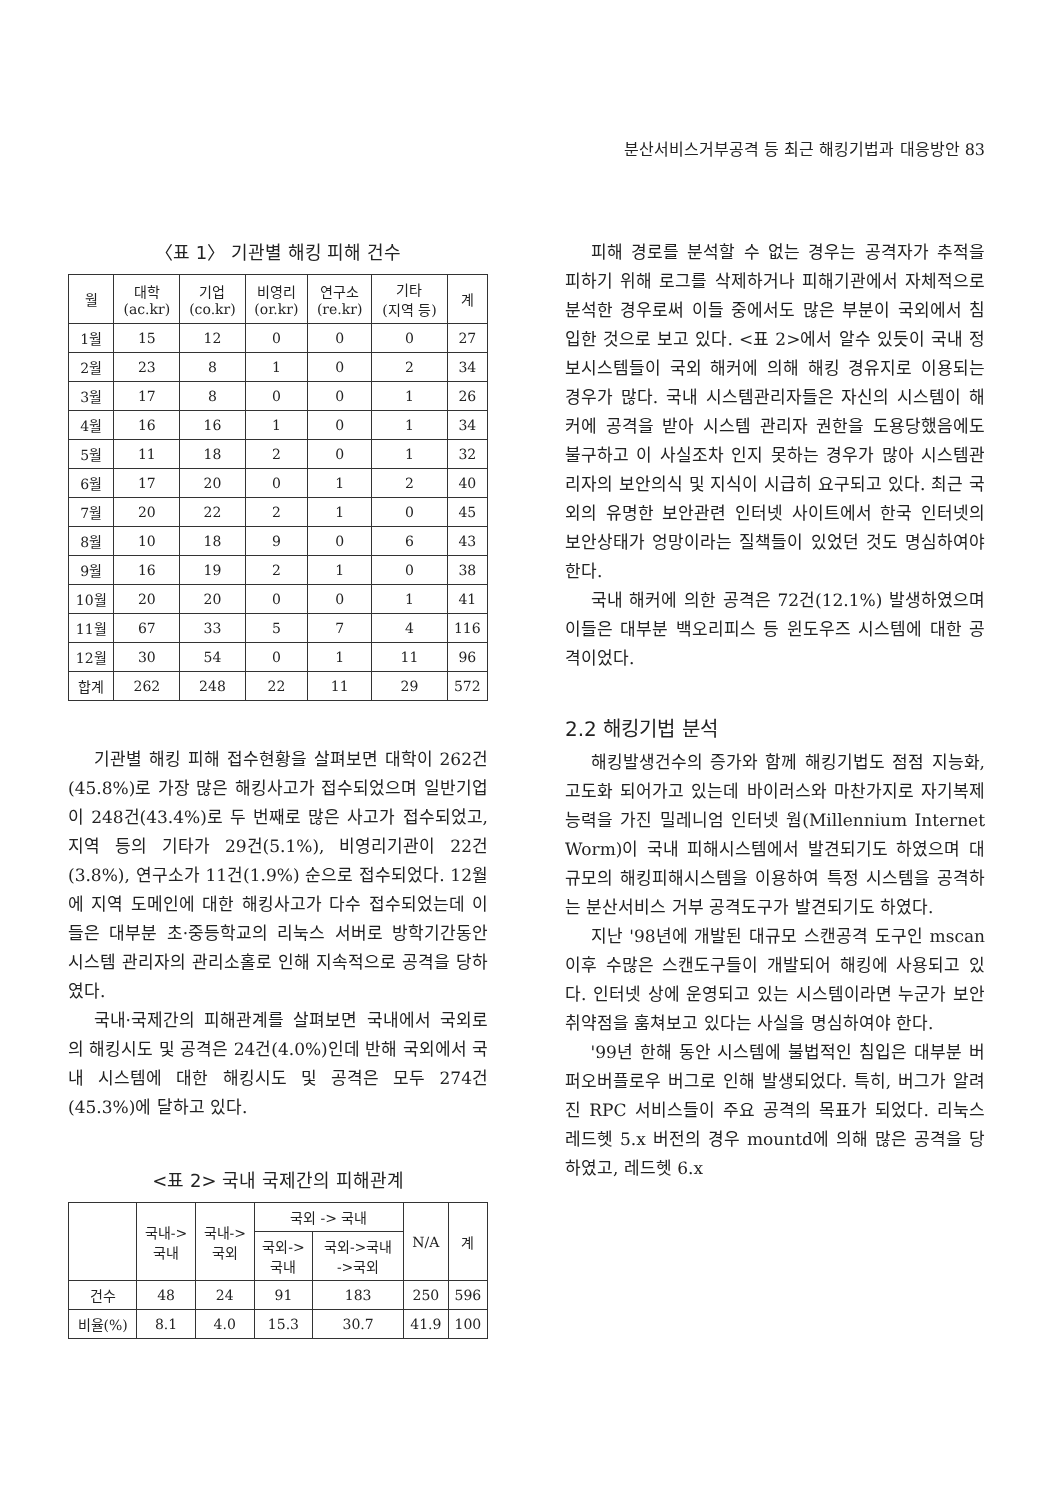분산서비스거부공격 등 최근 해킹기법과 대응방안 83
〈표 1〉 기관별 해킹 피해 건수
| 월 | 대학 (ac.kr) | 기업 (co.kr) | 비영리 (or.kr) | 연구소 (re.kr) | 기타 (지역 등) | 계 |
| --- | --- | --- | --- | --- | --- | --- |
| 1월 | 15 | 12 | 0 | 0 | 0 | 27 |
| 2월 | 23 | 8 | 1 | 0 | 2 | 34 |
| 3월 | 17 | 8 | 0 | 0 | 1 | 26 |
| 4월 | 16 | 16 | 1 | 0 | 1 | 34 |
| 5월 | 11 | 18 | 2 | 0 | 1 | 32 |
| 6월 | 17 | 20 | 0 | 1 | 2 | 40 |
| 7월 | 20 | 22 | 2 | 1 | 0 | 45 |
| 8월 | 10 | 18 | 9 | 0 | 6 | 43 |
| 9월 | 16 | 19 | 2 | 1 | 0 | 38 |
| 10월 | 20 | 20 | 0 | 0 | 1 | 41 |
| 11월 | 67 | 33 | 5 | 7 | 4 | 116 |
| 12월 | 30 | 54 | 0 | 1 | 11 | 96 |
| 합계 | 262 | 248 | 22 | 11 | 29 | 572 |
기관별 해킹 피해 접수현황을 살펴보면 대학이 262건(45.8%)로 가장 많은 해킹사고가 접수되었으며 일반기업이 248건(43.4%)로 두 번째로 많은 사고가 접수되었고, 지역 등의 기타가 29건(5.1%), 비영리기관이 22건(3.8%), 연구소가 11건(1.9%) 순으로 접수되었다. 12월에 지역 도메인에 대한 해킹사고가 다수 접수되었는데 이들은 대부분 초·중등학교의 리눅스 서버로 방학기간동안 시스템 관리자의 관리소홀로 인해 지속적으로 공격을 당하였다.
국내·국제간의 피해관계를 살펴보면 국내에서 국외로의 해킹시도 및 공격은 24건(4.0%)인데 반해 국외에서 국내 시스템에 대한 해킹시도 및 공격은 모두 274건(45.3%)에 달하고 있다.
<표 2> 국내 국제간의 피해관계
| | 국내-> 국내 | 국내-> 국외 | 국외 -> 국내 | | N/A | 계 |
| --- | --- | --- | --- | --- | --- | --- |
| | | | 국외-> 국내 | 국외->국내 ->국외 | | |
| 건수 | 48 | 24 | 91 | 183 | 250 | 596 |
| 비율(%) | 8.1 | 4.0 | 15.3 | 30.7 | 41.9 | 100 |
피해 경로를 분석할 수 없는 경우는 공격자가 추적을 피하기 위해 로그를 삭제하거나 피해기관에서 자체적으로 분석한 경우로써 이들 중에서도 많은 부분이 국외에서 침입한 것으로 보고 있다. <표 2>에서 알수 있듯이 국내 정보시스템들이 국외 해커에 의해 해킹 경유지로 이용되는 경우가 많다. 국내 시스템관리자들은 자신의 시스템이 해커에 공격을 받아 시스템 관리자 권한을 도용당했음에도 불구하고 이 사실조차 인지 못하는 경우가 많아 시스템관리자의 보안의식 및 지식이 시급히 요구되고 있다. 최근 국외의 유명한 보안관련 인터넷 사이트에서 한국 인터넷의 보안상태가 엉망이라는 질책들이 있었던 것도 명심하여야 한다.
국내 해커에 의한 공격은 72건(12.1%) 발생하였으며 이들은 대부분 백오리피스 등 윈도우즈 시스템에 대한 공격이었다.
2.2 해킹기법 분석
해킹발생건수의 증가와 함께 해킹기법도 점점 지능화, 고도화 되어가고 있는데 바이러스와 마찬가지로 자기복제 능력을 가진 밀레니엄 인터넷 웜(Millennium Internet Worm)이 국내 피해시스템에서 발견되기도 하였으며 대규모의 해킹피해시스템을 이용하여 특정 시스템을 공격하는 분산서비스 거부 공격도구가 발견되기도 하였다.
지난 '98년에 개발된 대규모 스캔공격 도구인 mscan 이후 수많은 스캔도구들이 개발되어 해킹에 사용되고 있다. 인터넷 상에 운영되고 있는 시스템이라면 누군가 보안취약점을 훔쳐보고 있다는 사실을 명심하여야 한다.
'99년 한해 동안 시스템에 불법적인 침입은 대부분 버퍼오버플로우 버그로 인해 발생되었다. 특히, 버그가 알려진 RPC 서비스들이 주요 공격의 목표가 되었다. 리눅스 레드헷 5.x 버전의 경우 mountd에 의해 많은 공격을 당하였고, 레드헷 6.x